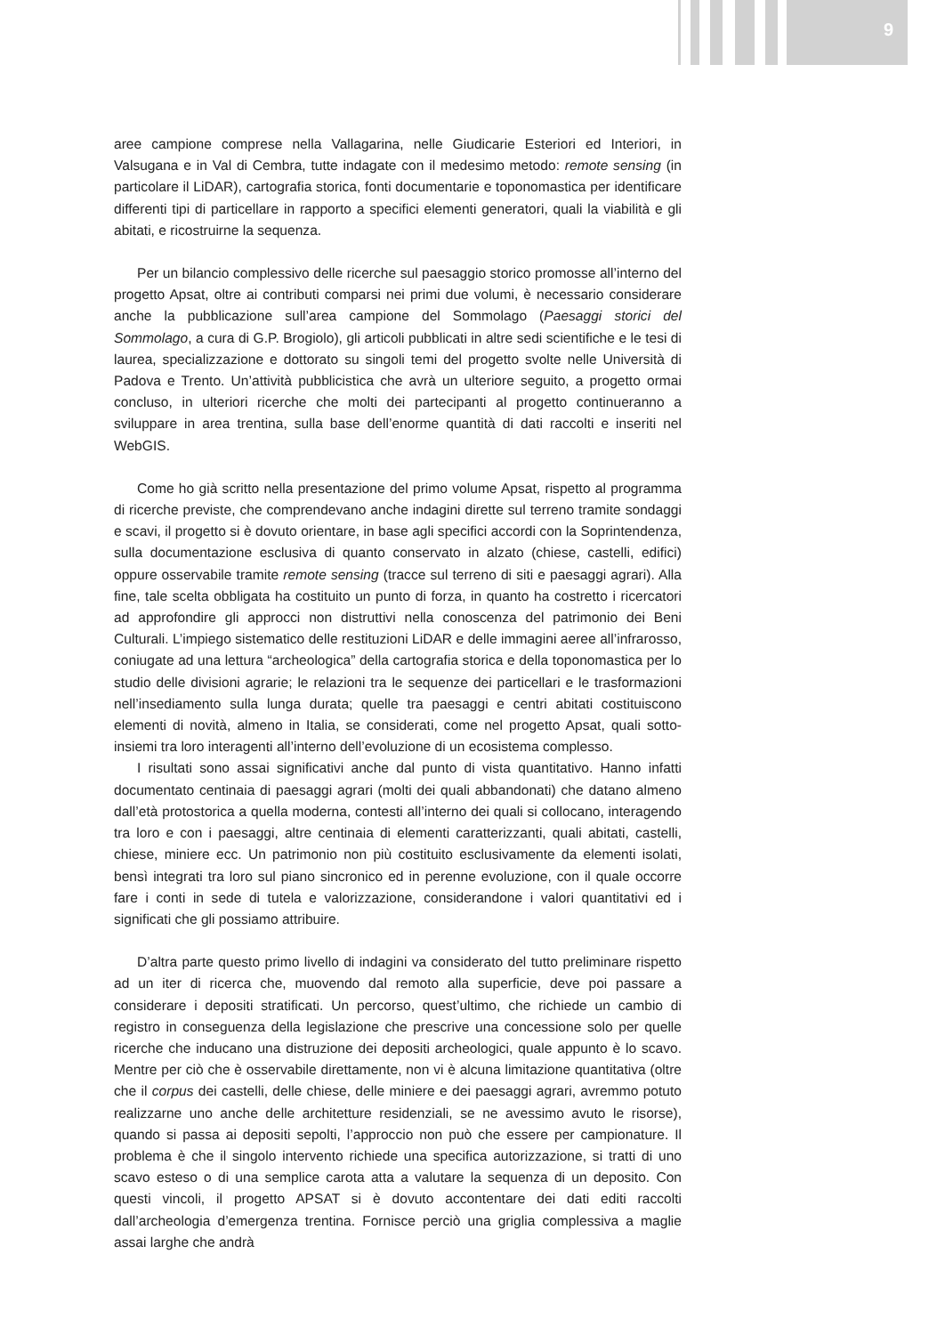9
aree campione comprese nella Vallagarina, nelle Giudicarie Esteriori ed Interiori, in Valsugana e in Val di Cembra, tutte indagate con il medesimo metodo: remote sensing (in particolare il LiDAR), cartografia storica, fonti documentarie e toponomastica per identificare differenti tipi di particellare in rapporto a specifici elementi generatori, quali la viabilità e gli abitati, e ricostruirne la sequenza.
Per un bilancio complessivo delle ricerche sul paesaggio storico promosse all’interno del progetto Apsat, oltre ai contributi comparsi nei primi due volumi, è necessario considerare anche la pubblicazione sull’area campione del Sommolago (Paesaggi storici del Sommolago, a cura di G.P. Brogiolo), gli articoli pubblicati in altre sedi scientifiche e le tesi di laurea, specializzazione e dottorato su singoli temi del progetto svolte nelle Università di Padova e Trento. Un’attività pubblicistica che avrà un ulteriore seguito, a progetto ormai concluso, in ulteriori ricerche che molti dei partecipanti al progetto continueranno a sviluppare in area trentina, sulla base dell’enorme quantità di dati raccolti e inseriti nel WebGIS.
Come ho già scritto nella presentazione del primo volume Apsat, rispetto al programma di ricerche previste, che comprendevano anche indagini dirette sul terreno tramite sondaggi e scavi, il progetto si è dovuto orientare, in base agli specifici accordi con la Soprintendenza, sulla documentazione esclusiva di quanto conservato in alzato (chiese, castelli, edifici) oppure osservabile tramite remote sensing (tracce sul terreno di siti e paesaggi agrari). Alla fine, tale scelta obbligata ha costituito un punto di forza, in quanto ha costretto i ricercatori ad approfondire gli approcci non distruttivi nella conoscenza del patrimonio dei Beni Culturali. L’impiego sistematico delle restituzioni LiDAR e delle immagini aeree all’infrarosso, coniugate ad una lettura “archeologica” della cartografia storica e della toponomastica per lo studio delle divisioni agrarie; le relazioni tra le sequenze dei particellari e le trasformazioni nell’insediamento sulla lunga durata; quelle tra paesaggi e centri abitati costituiscono elementi di novità, almeno in Italia, se considerati, come nel progetto Apsat, quali sotto-insiemi tra loro interagenti all’interno dell’evoluzione di un ecosistema complesso.
I risultati sono assai significativi anche dal punto di vista quantitativo. Hanno infatti documentato centinaia di paesaggi agrari (molti dei quali abbandonati) che datano almeno dall’età protostorica a quella moderna, contesti all’interno dei quali si collocano, interagendo tra loro e con i paesaggi, altre centinaia di elementi caratterizzanti, quali abitati, castelli, chiese, miniere ecc. Un patrimonio non più costituito esclusivamente da elementi isolati, bensì integrati tra loro sul piano sincronico ed in perenne evoluzione, con il quale occorre fare i conti in sede di tutela e valorizzazione, considerandone i valori quantitativi ed i significati che gli possiamo attribuire.
D’altra parte questo primo livello di indagini va considerato del tutto preliminare rispetto ad un iter di ricerca che, muovendo dal remoto alla superficie, deve poi passare a considerare i depositi stratificati. Un percorso, quest’ultimo, che richiede un cambio di registro in conseguenza della legislazione che prescrive una concessione solo per quelle ricerche che inducano una distruzione dei depositi archeologici, quale appunto è lo scavo. Mentre per ciò che è osservabile direttamente, non vi è alcuna limitazione quantitativa (oltre che il corpus dei castelli, delle chiese, delle miniere e dei paesaggi agrari, avremmo potuto realizzarne uno anche delle architetture residenziali, se ne avessimo avuto le risorse), quando si passa ai depositi sepolti, l’approccio non può che essere per campionature. Il problema è che il singolo intervento richiede una specifica autorizzazione, si tratti di uno scavo esteso o di una semplice carota atta a valutare la sequenza di un deposito. Con questi vincoli, il progetto APSAT si è dovuto accontentare dei dati editi raccolti dall’archeologia d’emergenza trentina. Fornisce perciò una griglia complessiva a maglie assai larghe che andrà